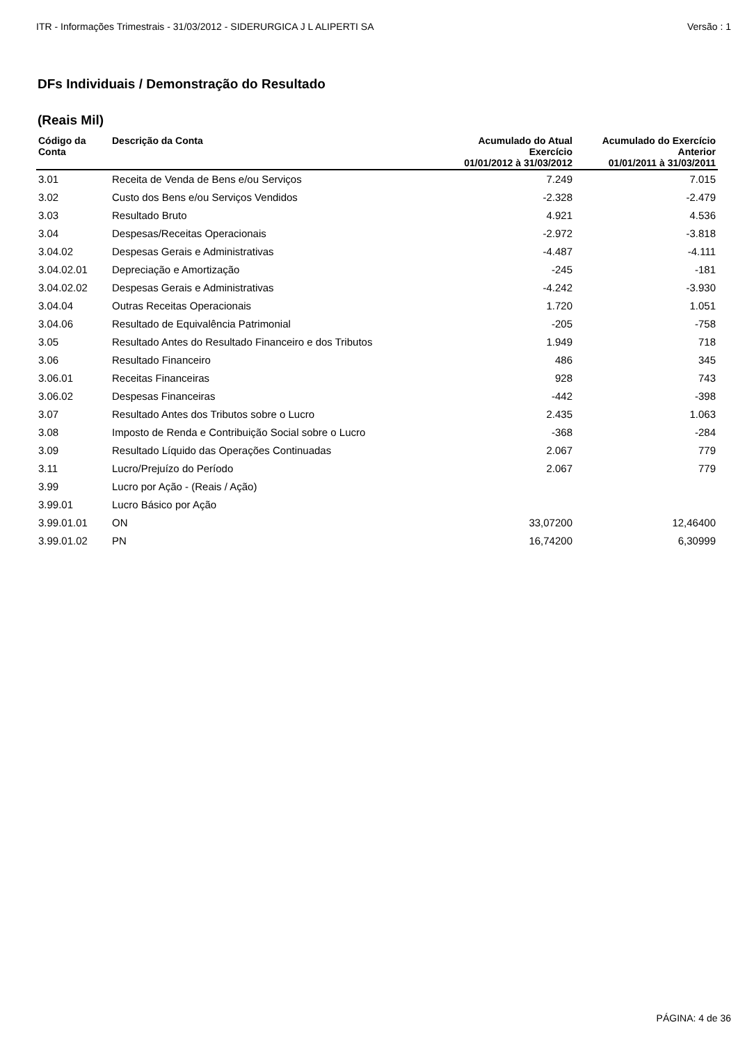ITR - Informações Trimestrais - 31/03/2012 - SIDERURGICA J L ALIPERTI SA Versão : 1
DFs Individuais / Demonstração do Resultado
(Reais Mil)
| Código da Conta | Descrição da Conta | Acumulado do Atual Exercício 01/01/2012 à 31/03/2012 | Acumulado do Exercício Anterior 01/01/2011 à 31/03/2011 |
| --- | --- | --- | --- |
| 3.01 | Receita de Venda de Bens e/ou Serviços | 7.249 | 7.015 |
| 3.02 | Custo dos Bens e/ou Serviços Vendidos | -2.328 | -2.479 |
| 3.03 | Resultado Bruto | 4.921 | 4.536 |
| 3.04 | Despesas/Receitas Operacionais | -2.972 | -3.818 |
| 3.04.02 | Despesas Gerais e Administrativas | -4.487 | -4.111 |
| 3.04.02.01 | Depreciação e Amortização | -245 | -181 |
| 3.04.02.02 | Despesas Gerais e Administrativas | -4.242 | -3.930 |
| 3.04.04 | Outras Receitas Operacionais | 1.720 | 1.051 |
| 3.04.06 | Resultado de Equivalência Patrimonial | -205 | -758 |
| 3.05 | Resultado Antes do Resultado Financeiro e dos Tributos | 1.949 | 718 |
| 3.06 | Resultado Financeiro | 486 | 345 |
| 3.06.01 | Receitas Financeiras | 928 | 743 |
| 3.06.02 | Despesas Financeiras | -442 | -398 |
| 3.07 | Resultado Antes dos Tributos sobre o Lucro | 2.435 | 1.063 |
| 3.08 | Imposto de Renda e Contribuição Social sobre o Lucro | -368 | -284 |
| 3.09 | Resultado Líquido das Operações Continuadas | 2.067 | 779 |
| 3.11 | Lucro/Prejuízo do Período | 2.067 | 779 |
| 3.99 | Lucro por Ação - (Reais / Ação) | | |
| 3.99.01 | Lucro Básico por Ação | | |
| 3.99.01.01 | ON | 33,07200 | 12,46400 |
| 3.99.01.02 | PN | 16,74200 | 6,30999 |
PÁGINA: 4 de 36